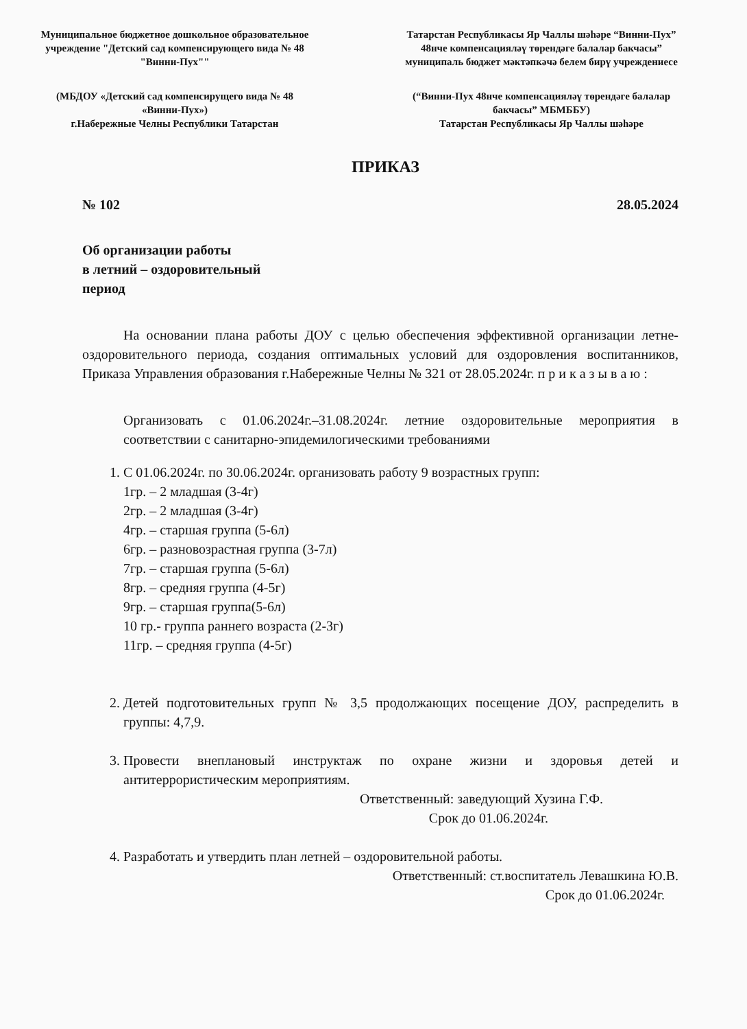Муниципальное бюджетное дошкольное образовательное учреждение "Детский сад компенсирующего вида № 48 "Винни-Пух""
Татарстан Республикасы Яр Чаллы шәһәре “Винни-Пух” 48нче компенсациялəү тѳрендəге балалар бакчасы” муниципаль бюджет мəктəпкəчə белем бирү учреждениесе
(МБДОУ «Детский сад компенсирущего вида № 48 «Винни-Пух»)
г.Набережные Челны Республики Татарстан
(“Винни-Пух 48нче компенсациялəү тѳрендəге балалар бакчасы” МБМББУ)
Татарстан Республикасы Яр Чаллы шәһәре
ПРИКАЗ
№ 102 28.05.2024
Об организации работы
в летний – оздоровительный
период
На основании плана работы ДОУ с целью обеспечения эффективной организации летне-оздоровительного периода, создания оптимальных условий для оздоровления воспитанников, Приказа Управления образования г.Набережные Челны № 321 от 28.05.2024г. п р и к а з ы в а ю :
Организовать с 01.06.2024г.–31.08.2024г. летние оздоровительные мероприятия в соответствии с санитарно-эпидемилогическими требованиями
1. С 01.06.2024г. по 30.06.2024г. организовать работу 9 возрастных групп:
1гр. – 2 младшая (3-4г)
2гр. – 2 младшая (3-4г)
4гр. – старшая группа (5-6л)
6гр. – разновозрастная группа (3-7л)
7гр. – старшая группа (5-6л)
8гр. – средняя группа (4-5г)
9гр. – старшая группа(5-6л)
10 гр.- группа раннего возраста (2-3г)
11гр. – средняя группа (4-5г)
2. Детей подготовительных групп № 3,5 продолжающих посещение ДОУ, распределить в группы: 4,7,9.
3. Провести внеплановый инструктаж по охране жизни и здоровья детей и антитеррористическим мероприятиям.
Ответственный: заведующий Хузина Г.Ф.
Срок до 01.06.2024г.
4. Разработать и утвердить план летней – оздоровительной работы.
Ответственный: ст.воспитатель Левашкина Ю.В.
Срок до 01.06.2024г.